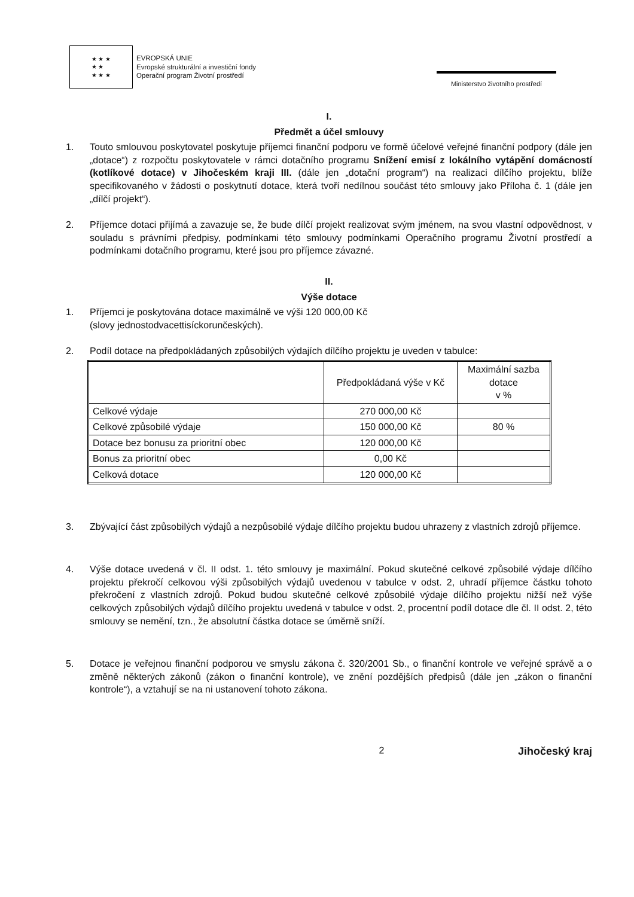★ ★ ★
★ ★
★ ★ ★
EVROPSKÁ UNIE
Evropské strukturální a investiční fondy
Operační program Životní prostředí
Ministerstvo životního prostředí
I.
Předmět a účel smlouvy
1. Touto smlouvou poskytovatel poskytuje příjemci finanční podporu ve formě účelové veřejné finanční podpory (dále jen „dotace“) z rozpočtu poskytovatele v rámci dotačního programu Snížení emisí z lokálního vytápění domácností (kotlíkové dotace) v Jihočeském kraji III. (dále jen „dotační program“) na realizaci dílčího projektu, blíže specifikovaného v žádosti o poskytnutí dotace, která tvoří nedílnou součást této smlouvy jako Příloha č. 1 (dále jen „dílčí projekt“).
2. Příjemce dotaci přijímá a zavazuje se, že bude dílčí projekt realizovat svým jménem, na svou vlastní odpovědnost, v souladu s právními předpisy, podmínkami této smlouvy podmínkami Operačního programu Životní prostředí a podmínkami dotačního programu, které jsou pro příjemce závazné.
II.
Výše dotace
1. Příjemci je poskytována dotace maximálně ve výši 120 000,00 Kč
(slovy jednostodvacettisíckorunčeských).
2. Podíl dotace na předpokládaných způsobilých výdajích dílčího projektu je uveden v tabulce:
| | Předpokládaná výše v Kč | Maximální sazba dotace v % |
| Celkové výdaje | 270 000,00 Kč | |
| Celkové způsobilé výdaje | 150 000,00 Kč | 80 % |
| Dotace bez bonusu za prioritní obec | 120 000,00 Kč | |
| Bonus za prioritní obec | 0,00 Kč | |
| Celková dotace | 120 000,00 Kč | |
3. Zbývající část způsobilých výdajů a nezpůsobilé výdaje dílčího projektu budou uhrazeny z vlastních zdrojů příjemce.
4. Výše dotace uvedená v čl. II odst. 1. této smlouvy je maximální. Pokud skutečné celkové způsobilé výdaje dílčího projektu překročí celkovou výši způsobilých výdajů uvedenou v tabulce v odst. 2, uhradí příjemce částku tohoto překročení z vlastních zdrojů. Pokud budou skutečné celkové způsobilé výdaje dílčího projektu nižší než výše celkových způsobilých výdajů dílčího projektu uvedená v tabulce v odst. 2, procentní podíl dotace dle čl. II odst. 2, této smlouvy se nemění, tzn., že absolutní částka dotace se úměrně sníží.
5. Dotace je veřejnou finanční podporou ve smyslu zákona č. 320/2001 Sb., o finanční kontrole ve veřejné správě a o změně některých zákonů (zákon o finanční kontrole), ve znění pozdějších předpisů (dále jen „zákon o finanční kontrole“), a vztahují se na ni ustanovení tohoto zákona.
2 Jihočeský kraj